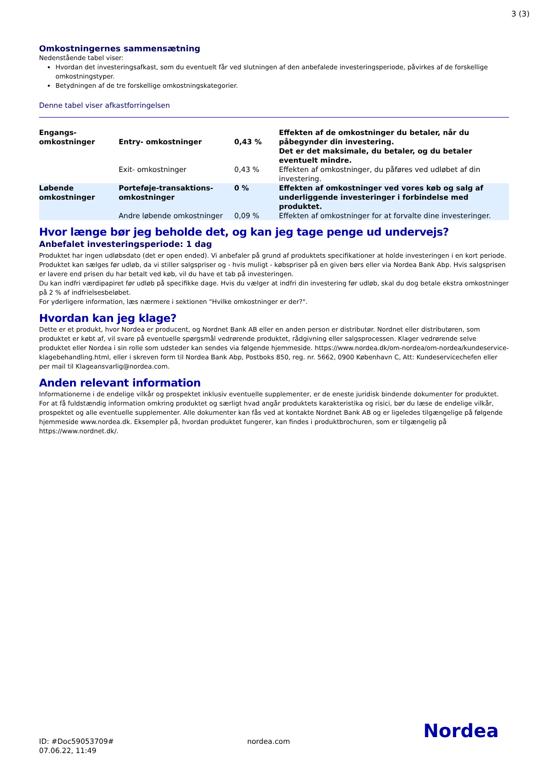3 (3)
Omkostningernes sammensætning
Nedenstående tabel viser:
Hvordan det investeringsafkast, som du eventuelt får ved slutningen af den anbefalede investeringsperiode, påvirkes af de forskellige omkostningstyper.
Betydningen af de tre forskellige omkostningskategorier.
Denne tabel viser afkastforringelsen
| Engangs- omkostninger | Entry- omkostninger | 0,43 % | Effekten af de omkostninger du betaler, når du påbegynder din investering. Det er det maksimale, du betaler, og du betaler eventuelt mindre. |
| | Exit- omkostninger | 0,43 % | Effekten af omkostninger, du påføres ved udløbet af din investering. |
| Løbende omkostninger | Porteføje-transaktions- omkostninger | 0 % | Effekten af omkostninger ved vores køb og salg af underliggende investeringer i forbindelse med produktet. |
| | Andre løbende omkostninger | 0,09 % | Effekten af omkostninger for at forvalte dine investeringer. |
Hvor længe bør jeg beholde det, og kan jeg tage penge ud undervejs?
Anbefalet investeringsperiode: 1 dag
Produktet har ingen udløbsdato (det er open ended). Vi anbefaler på grund af produktets specifikationer at holde investeringen i en kort periode.
Produktet kan sælges før udløb, da vi stiller salgspriser og - hvis muligt - købspriser på en given børs eller via Nordea Bank Abp. Hvis salgsprisen er lavere end prisen du har betalt ved køb, vil du have et tab på investeringen.
Du kan indfri værdipapiret før udløb på specifikke dage. Hvis du vælger at indfri din investering før udløb, skal du dog betale ekstra omkostninger på 2 % af indfrielsesbeløbet.
For yderligere information, læs nærmere i sektionen "Hvilke omkostninger er der?".
Hvordan kan jeg klage?
Dette er et produkt, hvor Nordea er producent, og Nordnet Bank AB eller en anden person er distributør. Nordnet eller distributøren, som produktet er købt af, vil svare på eventuelle spørgsmål vedrørende produktet, rådgivning eller salgsprocessen. Klager vedrørende selve produktet eller Nordea i sin rolle som udsteder kan sendes via følgende hjemmeside. https://www.nordea.dk/om-nordea/om-nordea/kundeservice-klagebehandling.html, eller i skreven form til Nordea Bank Abp, Postboks 850, reg. nr. 5662, 0900 København C, Att: Kundeservicechefen eller per mail til Klageansvarlig@nordea.com.
Anden relevant information
Informationerne i de endelige vilkår og prospektet inklusiv eventuelle supplementer, er de eneste juridisk bindende dokumenter for produktet. For at få fuldstændig information omkring produktet og særligt hvad angår produktets karakteristika og risici, bør du læse de endelige vilkår, prospektet og alle eventuelle supplementer. Alle dokumenter kan fås ved at kontakte Nordnet Bank AB og er ligeledes tilgængelige på følgende hjemmeside www.nordea.dk. Eksempler på, hvordan produktet fungerer, kan findes i produktbrochuren, som er tilgængelig på https://www.nordnet.dk/.
ID: #Doc59053709#
07.06.22, 11:49
nordea.com
Nordea